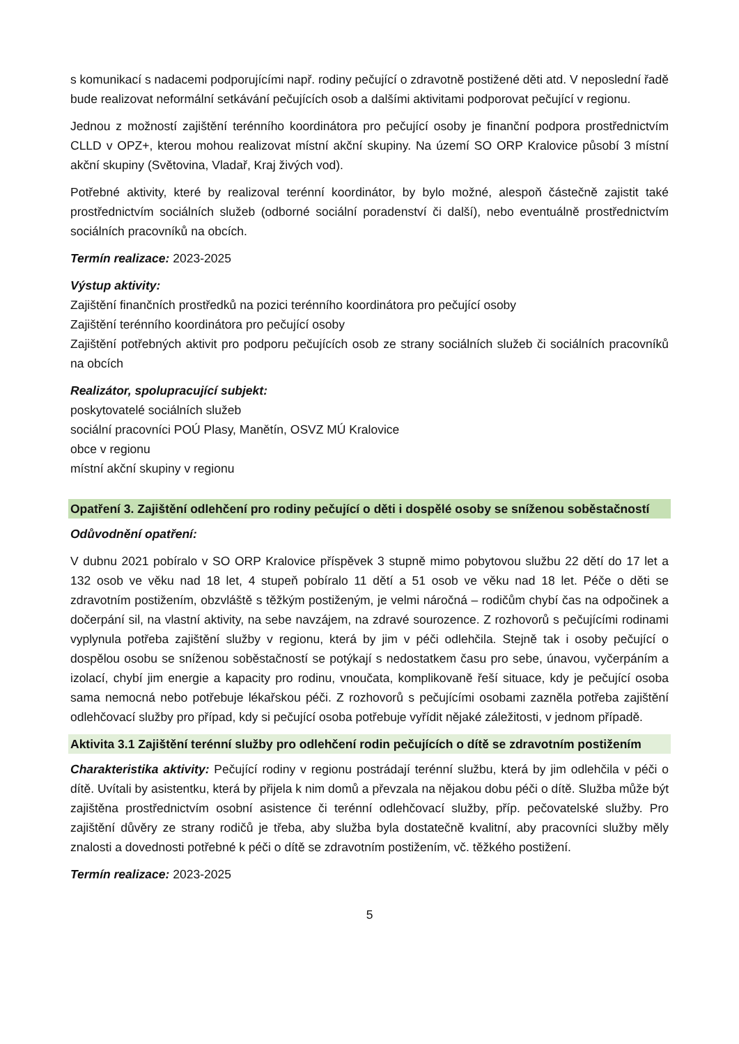s komunikací s nadacemi podporujícími např. rodiny pečující o zdravotně postižené děti atd. V neposlední řadě bude realizovat neformální setkávání pečujících osob a dalšími aktivitami podporovat pečující v regionu.
Jednou z možností zajištění terénního koordinátora pro pečující osoby je finanční podpora prostřednictvím CLLD v OPZ+, kterou mohou realizovat místní akční skupiny. Na území SO ORP Kralovice působí 3 místní akční skupiny (Světovina, Vladař, Kraj živých vod).
Potřebné aktivity, které by realizoval terénní koordinátor, by bylo možné, alespoň částečně zajistit také prostřednictvím sociálních služeb (odborné sociální poradenství či další), nebo eventuálně prostřednictvím sociálních pracovníků na obcích.
Termín realizace: 2023-2025
Výstup aktivity:
Zajištění finančních prostředků na pozici terénního koordinátora pro pečující osoby
Zajištění terénního koordinátora pro pečující osoby
Zajištění potřebných aktivit pro podporu pečujících osob ze strany sociálních služeb či sociálních pracovníků na obcích
Realizátor, spolupracující subjekt:
poskytovatelé sociálních služeb
sociální pracovníci POÚ Plasy, Manětín, OSVZ MÚ Kralovice
obce v regionu
místní akční skupiny v regionu
Opatření 3. Zajištění odlehčení pro rodiny pečující o děti i dospělé osoby se sníženou soběstačností
Odůvodnění opatření:
V dubnu 2021 pobíralo v SO ORP Kralovice příspěvek 3 stupně mimo pobytovou službu 22 dětí do 17 let a 132 osob ve věku nad 18 let, 4 stupeň pobíralo 11 dětí a 51 osob ve věku nad 18 let. Péče o děti se zdravotním postižením, obzvláště s těžkým postiženým, je velmi náročná – rodičům chybí čas na odpočinek a dočerpání sil, na vlastní aktivity, na sebe navzájem, na zdravé sourozence. Z rozhovorů s pečujícími rodinami vyplynula potřeba zajištění služby v regionu, která by jim v péči odlehčila. Stejně tak i osoby pečující o dospělou osobu se sníženou soběstačností se potýkají s nedostatkem času pro sebe, únavou, vyčerpáním a izolací, chybí jim energie a kapacity pro rodinu, vnoučata, komplikovaně řeší situace, kdy je pečující osoba sama nemocná nebo potřebuje lékařskou péči. Z rozhovorů s pečujícími osobami zazněla potřeba zajištění odlehčovací služby pro případ, kdy si pečující osoba potřebuje vyřídit nějaké záležitosti, v jednom případě.
Aktivita 3.1 Zajištění terénní služby pro odlehčení rodin pečujících o dítě se zdravotním postižením
Charakteristika aktivity: Pečující rodiny v regionu postrádají terénní službu, která by jim odlehčila v péči o dítě. Uvítali by asistentku, která by přijela k nim domů a převzala na nějakou dobu péči o dítě. Služba může být zajištěna prostřednictvím osobní asistence či terénní odlehčovací služby, příp. pečovatelské služby. Pro zajištění důvěry ze strany rodičů je třeba, aby služba byla dostatečně kvalitní, aby pracovníci služby měly znalosti a dovednosti potřebné k péči o dítě se zdravotním postižením, vč. těžkého postižení.
Termín realizace: 2023-2025
5